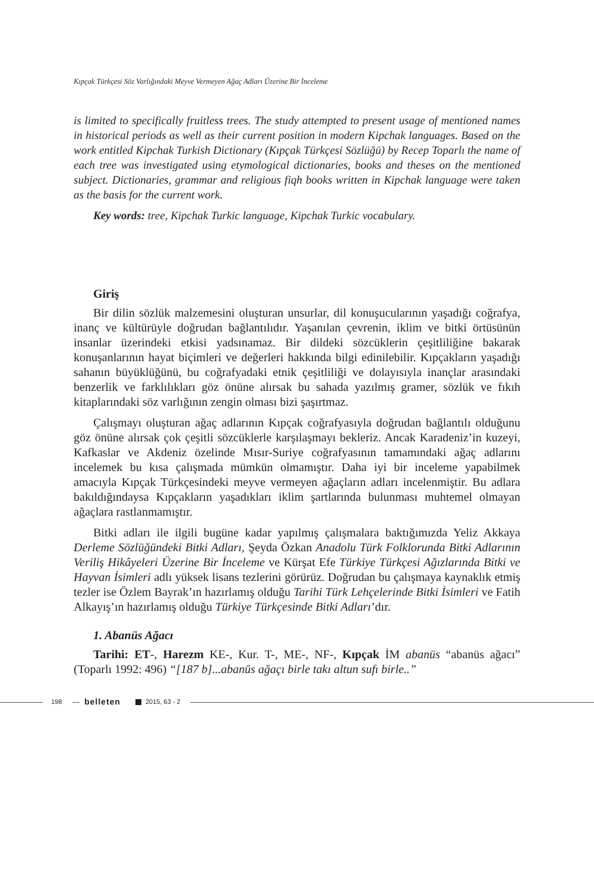Kıpçak Türkçesi Söz Varlığındaki Meyve Vermeyen Ağaç Adları Üzerine Bir İnceleme
is limited to specifically fruitless trees. The study attempted to present usage of mentioned names in historical periods as well as their current position in modern Kipchak languages. Based on the work entitled Kipchak Turkish Dictionary (Kıpçak Türkçesi Sözlüğü) by Recep Toparlı the name of each tree was investigated using etymological dictionaries, books and theses on the mentioned subject. Dictionaries, grammar and religious fiqh books written in Kipchak language were taken as the basis for the current work.
Key words: tree, Kipchak Turkic language, Kipchak Turkic vocabulary.
Giriş
Bir dilin sözlük malzemesini oluşturan unsurlar, dil konuşucularının yaşadığı coğrafya, inanç ve kültürüyle doğrudan bağlantılıdır. Yaşanılan çevrenin, iklim ve bitki örtüsünün insanlar üzerindeki etkisi yadsınamaz. Bir dildeki sözcüklerin çeşitliliğine bakarak konuşanlarının hayat biçimleri ve değerleri hakkında bilgi edinilebilir. Kıpçakların yaşadığı sahanın büyüklüğünü, bu coğrafyadaki etnik çeşitliliği ve dolayısıyla inançlar arasındaki benzerlik ve farklılıkları göz önüne alırsak bu sahada yazılmış gramer, sözlük ve fıkıh kitaplarındaki söz varlığının zengin olması bizi şaşırtmaz.
Çalışmayı oluşturan ağaç adlarının Kıpçak coğrafyasıyla doğrudan bağlantılı olduğunu göz önüne alırsak çok çeşitli sözcüklerle karşılaşmayı bekleriz. Ancak Karadeniz’in kuzeyi, Kafkaslar ve Akdeniz özelinde Mısır-Suriye coğrafyasının tamamındaki ağaç adlarını incelemek bu kısa çalışmada mümkün olmamıştır. Daha iyi bir inceleme yapabilmek amacıyla Kıpçak Türkçesindeki meyve vermeyen ağaçların adları incelenmiştir. Bu adlara bakıldığındaysa Kıpçakların yaşadıkları iklim şartlarında bulunması muhtemel olmayan ağaçlara rastlanmamıştır.
Bitki adları ile ilgili bugüne kadar yapılmış çalışmalara baktığımızda Yeliz Akkaya Derleme Sözlüğündeki Bitki Adları, Şeyda Özkan Anadolu Türk Folklorunda Bitki Adlarının Veriliş Hikâyeleri Üzerine Bir İnceleme ve Kürşat Efe Türkiye Türkçesi Ağızlarında Bitki ve Hayvan İsimleri adlı yüksek lisans tezlerini görürüz. Doğrudan bu çalışmaya kaynaklık etmiş tezler ise Özlem Bayrak’ın hazırlamış olduğu Tarihi Türk Lehçelerinde Bitki İsimleri ve Fatih Alkayış’ın hazırlamış olduğu Türkiye Türkçesinde Bitki Adları’dır.
1. Abanüs Ağacı
Tarihi: ET-, Harezm KE-, Kur. T-, ME-, NF-, Kıpçak İM abanüs “abanüs ağacı” (Toparlı 1992: 496) “[187 b]...abanūs ağaçı birle takı altun sufı birle..”
198 belleten 2015, 63 - 2